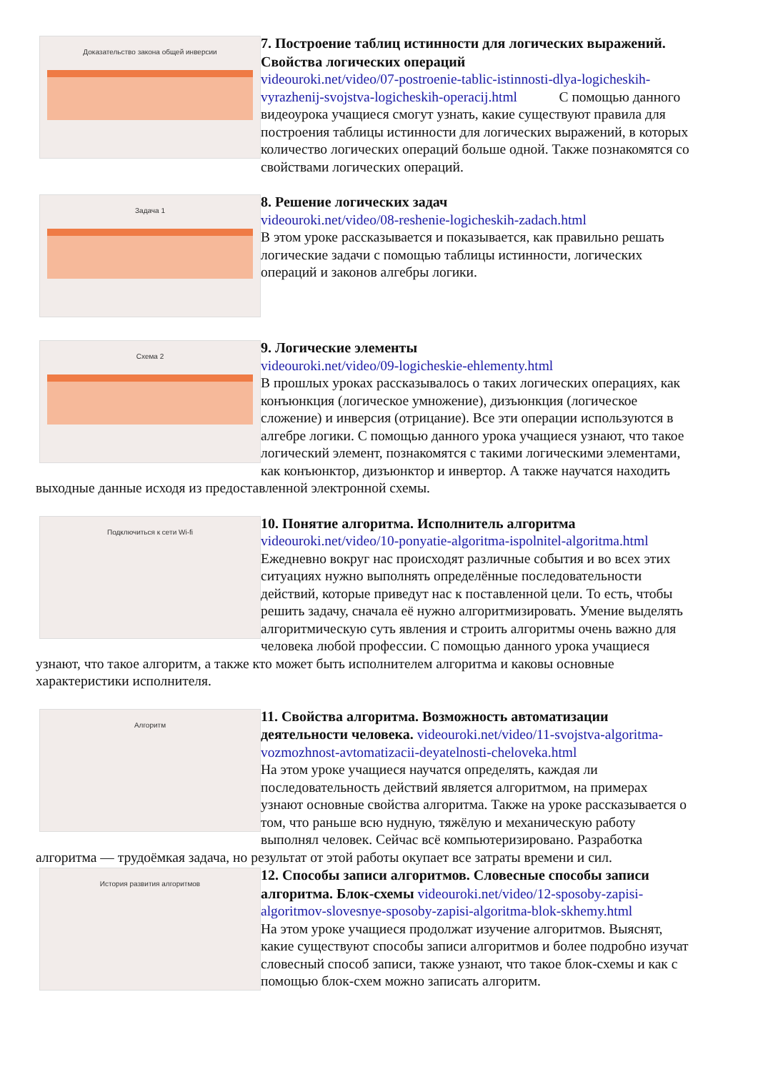Доказательство закона общей инверсии
7. Построение таблиц истинности для логических выражений. Свойства логических операций
videouroki.net/video/07-postroenie-tablic-istinnosti-dlya-logicheskih-vyrazhenij-svojstva-logicheskih-operacij.html С помощью данного видеоурока учащиеся смогут узнать, какие существуют правила для построения таблицы истинности для логических выражений, в которых количество логических операций больше одной. Также познакомятся со свойствами логических операций.
Задача 1
8. Решение логических задач
videouroki.net/video/08-reshenie-logicheskih-zadach.html
В этом уроке рассказывается и показывается, как правильно решать логические задачи с помощью таблицы истинности, логических операций и законов алгебры логики.
Схема 2
9. Логические элементы
videouroki.net/video/09-logicheskie-ehlementy.html
В прошлых уроках рассказывалось о таких логических операциях, как конъюнкция (логическое умножение), дизъюнкция (логическое сложение) и инверсия (отрицание). Все эти операции используются в алгебре логики. С помощью данного урока учащиеся узнают, что такое логический элемент, познакомятся с такими логическими элементами, как конъюнктор, дизъюнктор и инвертор. А также научатся находить выходные данные исходя из предоставленной электронной схемы.
Подключиться к сети Wi-fi
10. Понятие алгоритма. Исполнитель алгоритма
videouroki.net/video/10-ponyatie-algoritma-ispolnitel-algoritma.html
Ежедневно вокруг нас происходят различные события и во всех этих ситуациях нужно выполнять определённые последовательности действий, которые приведут нас к поставленной цели. То есть, чтобы решить задачу, сначала её нужно алгоритмизировать. Умение выделять алгоритмическую суть явления и строить алгоритмы очень важно для человека любой профессии. С помощью данного урока учащиеся узнают, что такое алгоритм, а также кто может быть исполнителем алгоритма и каковы основные характеристики исполнителя.
Алгоритм
11. Свойства алгоритма. Возможность автоматизации деятельности человека. videouroki.net/video/11-svojstva-algoritma-vozmozhnost-avtomatizacii-deyatelnosti-cheloveka.html
На этом уроке учащиеся научатся определять, каждая ли последовательность действий является алгоритмом, на примерах узнают основные свойства алгоритма. Также на уроке рассказывается о том, что раньше всю нудную, тяжёлую и механическую работу выполнял человек. Сейчас всё компьютеризировано. Разработка алгоритма — трудоёмкая задача, но результат от этой работы окупает все затраты времени и сил.
История развития алгоритмов
12. Способы записи алгоритмов. Словесные способы записи алгоритма. Блок-схемы videouroki.net/video/12-sposoby-zapisi-algoritmov-slovesnye-sposoby-zapisi-algoritma-blok-skhemy.html
На этом уроке учащиеся продолжат изучение алгоритмов. Выяснят, какие существуют способы записи алгоритмов и более подробно изучат словесный способ записи, также узнают, что такое блок-схемы и как с помощью блок-схем можно записать алгоритм.